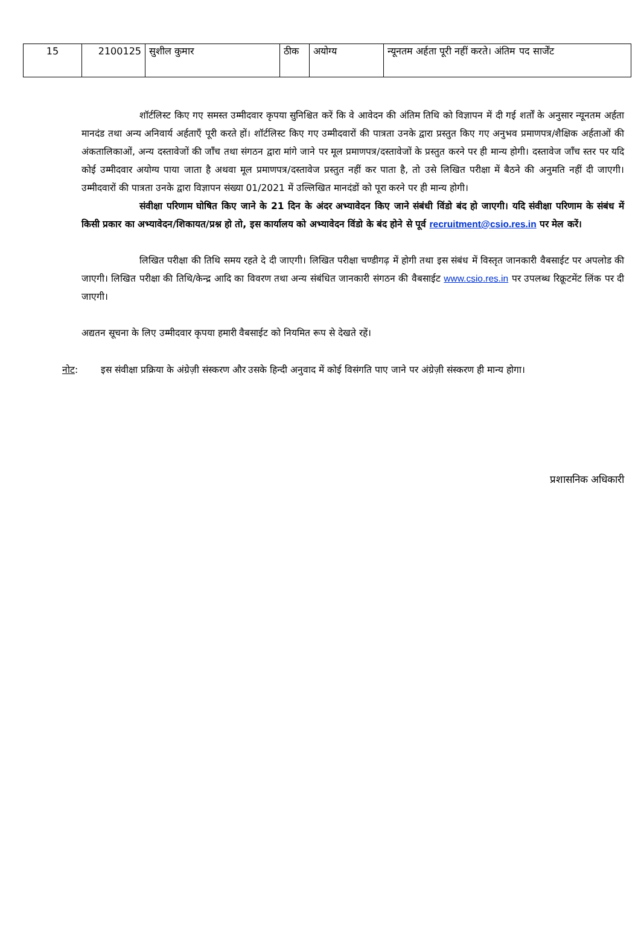| 15 | 2100125 | सुशील कुमार | ठीक | अयोग्य | न्यूनतम अर्हता पूरी नहीं करते। अंतिम पद सार्जेंट |
शॉर्टलिस्ट किए गए समस्त उम्मीदवार कृपया सुनिश्चित करें कि वे आवेदन की अंतिम तिथि को विज्ञापन में दी गई शर्तों के अनुसार न्यूनतम अर्हता मानदंड तथा अन्य अनिवार्य अर्हताएँ पूरी करते हों। शॉर्टलिस्ट किए गए उम्मीदवारों की पात्रता उनके द्वारा प्रस्तुत किए गए अनुभव प्रमाणपत्र/शैक्षिक अर्हताओं की अंकतालिकाओं, अन्य दस्तावेजों की जाँच तथा संगठन द्वारा मांगे जाने पर मूल प्रमाणपत्र/दस्तावेजों के प्रस्तुत करने पर ही मान्य होगी। दस्तावेज जाँच स्तर पर यदि कोई उम्मीदवार अयोग्य पाया जाता है अथवा मूल प्रमाणपत्र/दस्तावेज प्रस्तुत नहीं कर पाता है, तो उसे लिखित परीक्षा में बैठने की अनुमति नहीं दी जाएगी। उम्मीदवारों की पात्रता उनके द्वारा विज्ञापन संख्या 01/2021 में उल्लिखित मानदंडों को पूरा करने पर ही मान्य होगी।
संवीक्षा परिणाम घोषित किए जाने के 21 दिन के अंदर अभ्यावेदन किए जाने संबंधी विंडो बंद हो जाएगी। यदि संवीक्षा परिणाम के संबंध में किसी प्रकार का अभ्यावेदन/शिकायत/प्रश्न हो तो, इस कार्यालय को अभ्यावेदन विंडो के बंद होने से पूर्व recruitment@csio.res.in पर मेल करें।
लिखित परीक्षा की तिथि समय रहते दे दी जाएगी। लिखित परीक्षा चण्डीगढ़ में होगी तथा इस संबंध में विस्तृत जानकारी वैबसाईट पर अपलोड की जाएगी। लिखित परीक्षा की तिथि/केन्द्र आदि का विवरण तथा अन्य संबंधित जानकारी संगठन की वैबसाईट www.csio.res.in पर उपलब्ध रिक्रूटमेंट लिंक पर दी जाएगी।
अद्यतन सूचना के लिए उम्मीदवार कृपया हमारी वैबसाईट को नियमित रूप से देखते रहें।
नोट: इस संवीक्षा प्रक्रिया के अंग्रेज़ी संस्करण और उसके हिन्दी अनुवाद में कोई विसंगति पाए जाने पर अंग्रेज़ी संस्करण ही मान्य होगा।
प्रशासनिक अधिकारी